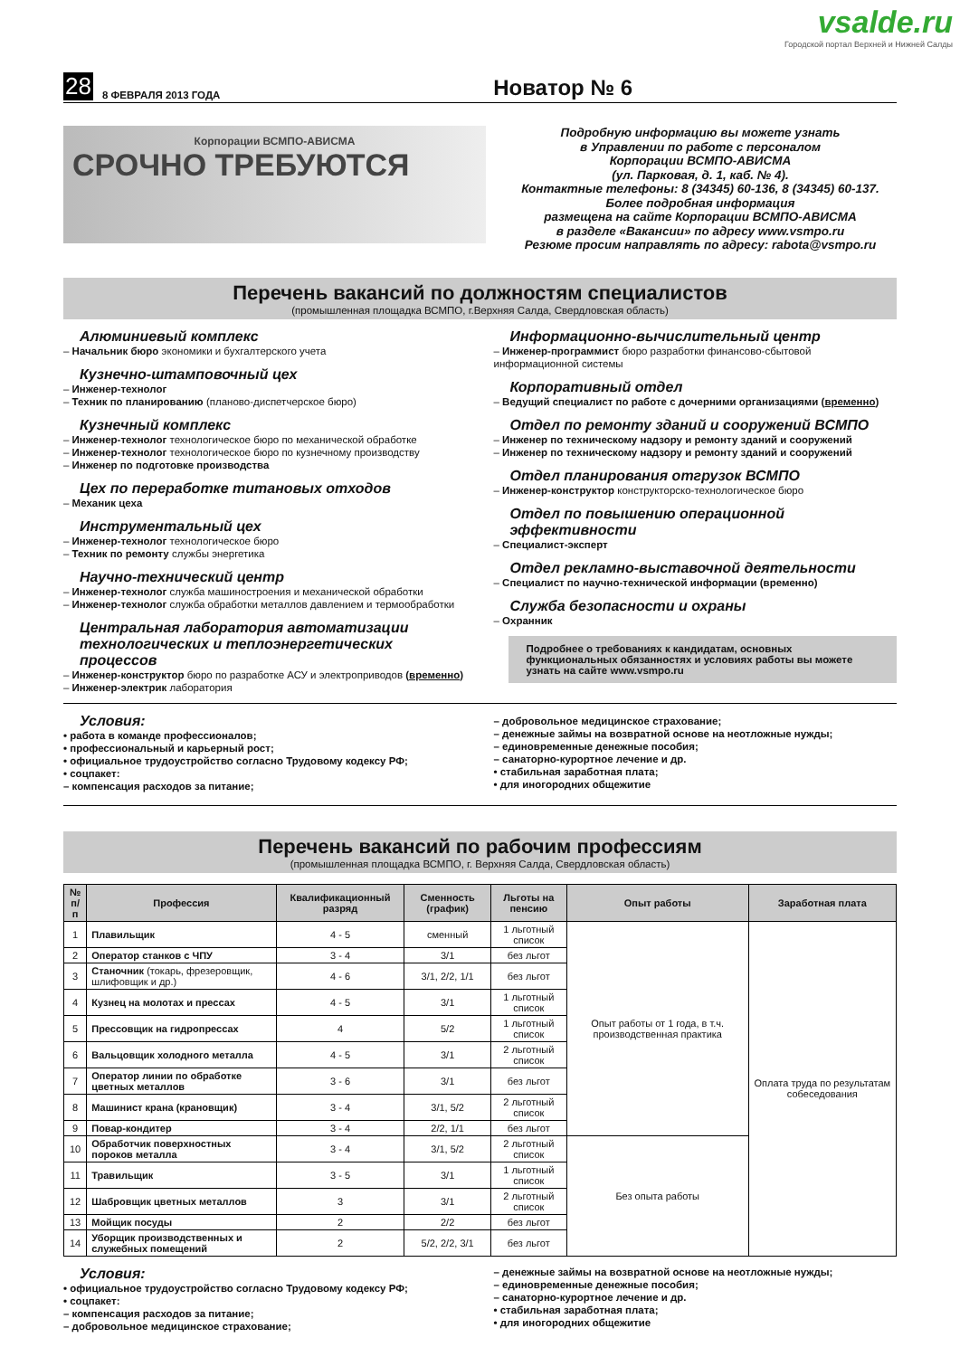vsalde.ru
Городской портал Верхней и Нижней Салды
28 8 ФЕВРАЛЯ 2013 ГОДА Новатор № 6
Корпорации ВСМПО-АВИСМА
СРОЧНО ТРЕБУЮТСЯ
Подробную информацию вы можете узнать
в Управлении по работе с персоналом
Корпорации ВСМПО-АВИСМА
(ул. Парковая, д. 1, каб. № 4).
Контактные телефоны: 8 (34345) 60-136, 8 (34345) 60-137.
Более подробная информация
размещена на сайте Корпорации ВСМПО-АВИСМА
в разделе «Вакансии» по адресу www.vsmpo.ru
Резюме просим направлять по адресу: rabota@vsmpo.ru
Перечень вакансий по должностям специалистов
(промышленная площадка ВСМПО, г.Верхняя Салда, Свердловская область)
Алюминиевый комплекс
– Начальник бюро экономики и бухгалтерского учета
Кузнечно-штамповочный цех
– Инженер-технолог
– Техник по планированию (планово-диспетчерское бюро)
Кузнечный комплекс
– Инженер-технолог технологическое бюро по механической обработке
– Инженер-технолог технологическое бюро по кузнечному производству
– Инженер по подготовке производства
Цех по переработке титановых отходов
– Механик цеха
Инструментальный цех
– Инженер-технолог технологическое бюро
– Техник по ремонту службы энергетика
Научно-технический центр
– Инженер-технолог служба машиностроения и механической обработки
– Инженер-технолог служба обработки металлов давлением и термообработки
Центральная лаборатория автоматизации технологических и теплоэнергетических процессов
– Инженер-конструктор бюро по разработке АСУ и электроприводов (временно)
– Инженер-электрик лаборатория
Информационно-вычислительный центр
– Инженер-программист бюро разработки финансово-сбытовой информационной системы
Корпоративный отдел
– Ведущий специалист по работе с дочерними организациями (временно)
Отдел по ремонту зданий и сооружений ВСМПО
– Инженер по техническому надзору и ремонту зданий и сооружений
– Инженер по техническому надзору и ремонту зданий и сооружений
Отдел планирования отгрузок ВСМПО
– Инженер-конструктор конструкторско-технологическое бюро
Отдел по повышению операционной эффективности
– Специалист-эксперт
Отдел рекламно-выставочной деятельности
– Специалист по научно-технической информации (временно)
Служба безопасности и охраны
– Охранник
Подробнее о требованиях к кандидатам, основных функциональных обязанностях и условиях работы вы можете узнать на сайте www.vsmpo.ru
Условия:
• работа в команде профессионалов;
• профессиональный и карьерный рост;
• официальное трудоустройство согласно Трудовому кодексу РФ;
• соцпакет:
– компенсация расходов за питание;
– добровольное медицинское страхование;
– денежные займы на возвратной основе на неотложные нужды;
– единовременные денежные пособия;
– санаторно-курортное лечение и др.
• стабильная заработная плата;
• для иногородних общежитие
Перечень вакансий по рабочим профессиям
(промышленная площадка ВСМПО, г. Верхняя Салда, Свердловская область)
| № п/п | Профессия | Квалификационный разряд | Сменность (график) | Льготы на пенсию | Опыт работы | Заработная плата |
| --- | --- | --- | --- | --- | --- | --- |
| 1 | Плавильщик | 4 - 5 | сменный | 1 льготный список | Опыт работы от 1 года, в т.ч. производственная практика | Оплата труда по результатам собеседования |
| 2 | Оператор станков с ЧПУ | 3 - 4 | 3/1 | без льгот | | |
| 3 | Станочник (токарь, фрезеровщик, шлифовщик и др.) | 4 - 6 | 3/1, 2/2, 1/1 | без льгот | | |
| 4 | Кузнец на молотах и прессах | 4 - 5 | 3/1 | 1 льготный список | | |
| 5 | Прессовщик на гидропрессах | 4 | 5/2 | 1 льготный список | | |
| 6 | Вальцовщик холодного металла | 4 - 5 | 3/1 | 2 льготный список | | |
| 7 | Оператор линии по обработке цветных металлов | 3 - 6 | 3/1 | без льгот | | |
| 8 | Машинист крана (крановщик) | 3 - 4 | 3/1, 5/2 | 2 льготный список | | |
| 9 | Повар-кондитер | 3 - 4 | 2/2, 1/1 | без льгот | | |
| 10 | Обработчик поверхностных пороков металла | 3 - 4 | 3/1, 5/2 | 2 льготный список | Без опыта работы | |
| 11 | Травильщик | 3 - 5 | 3/1 | 1 льготный список | | |
| 12 | Шабровщик цветных металлов | 3 | 3/1 | 2 льготный список | | |
| 13 | Мойщик посуды | 2 | 2/2 | без льгот | | |
| 14 | Уборщик производственных и служебных помещений | 2 | 5/2, 2/2, 3/1 | без льгот | | |
Условия:
• официальное трудоустройство согласно Трудовому кодексу РФ;
• соцпакет:
– компенсация расходов за питание;
– добровольное медицинское страхование;
– денежные займы на возвратной основе на неотложные нужды;
– единовременные денежные пособия;
– санаторно-курортное лечение и др.
• стабильная заработная плата;
• для иногородних общежитие